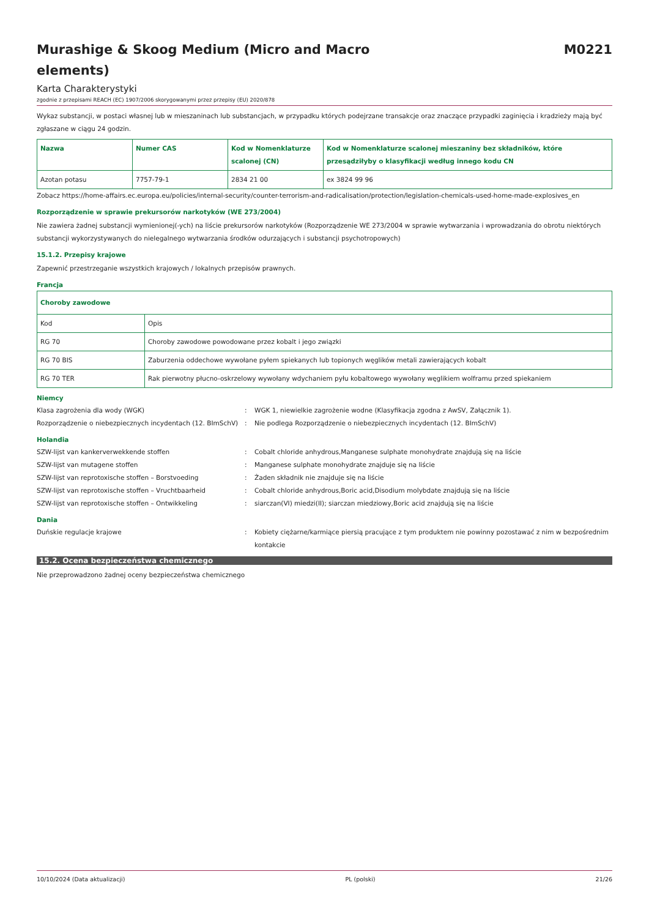Murashige & Skoog Medium (Micro and Macro elements)
M0221
Karta Charakterystyki
zgodnie z przepisami REACH (EC) 1907/2006 skorygowanymi przez przepisy (EU) 2020/878
Wykaz substancji, w postaci własnej lub w mieszaninach lub substancjach, w przypadku których podejrzane transakcje oraz znaczące przypadki zaginięcia i kradzieży mają być zgłaszane w ciągu 24 godzin.
| Nazwa | Numer CAS | Kod w Nomenklaturze scalonej (CN) | Kod w Nomenklaturze scalonej mieszaniny bez składników, które przesądziłyby o klasyfikacji według innego kodu CN |
| --- | --- | --- | --- |
| Azotan potasu | 7757-79-1 | 2834 21 00 | ex 3824 99 96 |
Zobacz https://home-affairs.ec.europa.eu/policies/internal-security/counter-terrorism-and-radicalisation/protection/legislation-chemicals-used-home-made-explosives_en
Rozporządzenie w sprawie prekursorów narkotyków (WE 273/2004)
Nie zawiera żadnej substancji wymienionej(-ych) na liście prekursorów narkotyków (Rozporządzenie WE 273/2004 w sprawie wytwarzania i wprowadzania do obrotu niektórych substancji wykorzystywanych do nielegalnego wytwarzania środków odurzających i substancji psychotropowych)
15.1.2. Przepisy krajowe
Zapewnić przestrzeganie wszystkich krajowych / lokalnych przepisów prawnych.
Francja
| Choroby zawodowe | |
| --- | --- |
| Kod | Opis |
| RG 70 | Choroby zawodowe powodowane przez kobalt i jego związki |
| RG 70 BIS | Zaburzenia oddechowe wywołane pyłem spiekanych lub topionych węglików metali zawierających kobalt |
| RG 70 TER | Rak pierwotny płucno-oskrzelowy wywołany wdychaniem pyłu kobaltowego wywołany węglikiem wolframu przed spiekaniem |
Niemcy
Klasa zagrożenia dla wody (WGK) : WGK 1, niewielkie zagrożenie wodne (Klasyfikacja zgodna z AwSV, Załącznik 1).
Rozporządzenie o niebezpiecznych incydentach (12. BImSchV)
: Nie podlega Rozporządzenie o niebezpiecznych incydentach (12. BImSchV)
Holandia
SZW-lijst van kankerverwekkende stoffen : Cobalt chloride anhydrous,Manganese sulphate monohydrate znajdują się na liście
SZW-lijst van mutagene stoffen : Manganese sulphate monohydrate znajduje się na liście
SZW-lijst van reprotoxische stoffen – Borstvoeding : Żaden składnik nie znajduje się na liście
SZW-lijst van reprotoxische stoffen – Vruchtbaarheid : Cobalt chloride anhydrous,Boric acid,Disodium molybdate znajdują się na liście
SZW-lijst van reprotoxische stoffen – Ontwikkeling : siarczan(VI) miedzi(II); siarczan miedziowy,Boric acid znajdują się na liście
Dania
Duńskie regulacje krajowe : Kobiety ciężarne/karmiące piersią pracujące z tym produktem nie powinny pozostawać z nim w bezpośrednim kontakcie
15.2. Ocena bezpieczeństwa chemicznego
Nie przeprowadzono żadnej oceny bezpieczeństwa chemicznego
10/10/2024 (Data aktualizacji) PL (polski) 21/26